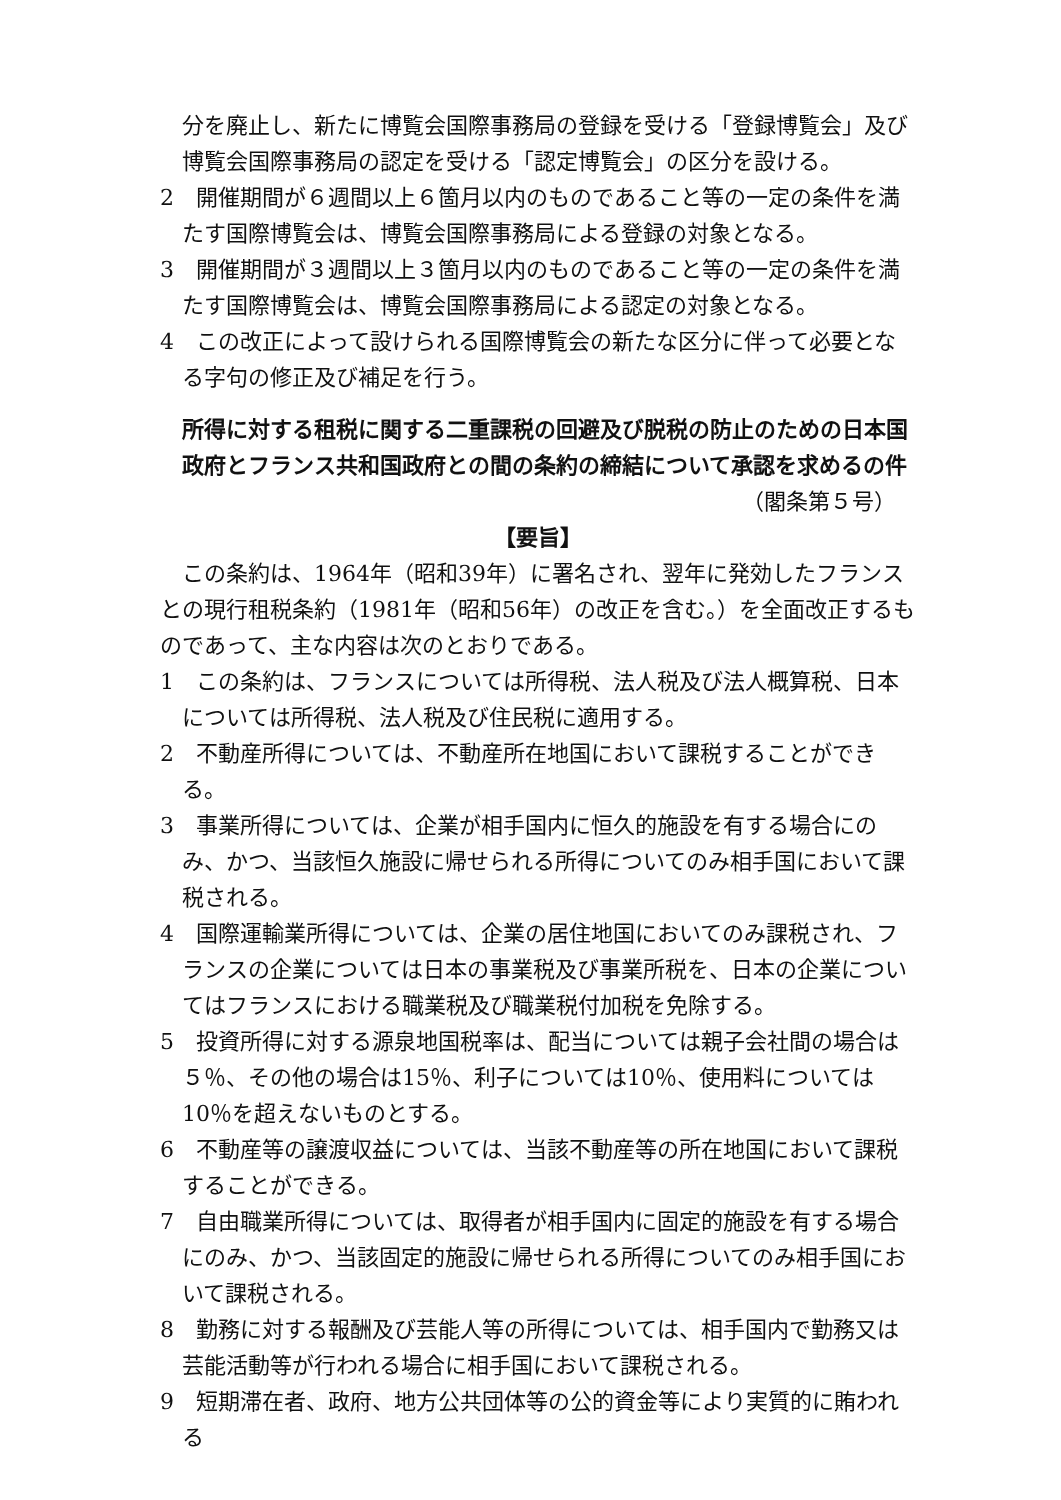分を廃止し、新たに博覧会国際事務局の登録を受ける「登録博覧会」及び博覧会国際事務局の認定を受ける「認定博覧会」の区分を設ける。
2　開催期間が６週間以上６箇月以内のものであること等の一定の条件を満たす国際博覧会は、博覧会国際事務局による登録の対象となる。
3　開催期間が３週間以上３箇月以内のものであること等の一定の条件を満たす国際博覧会は、博覧会国際事務局による認定の対象となる。
4　この改正によって設けられる国際博覧会の新たな区分に伴って必要となる字句の修正及び補足を行う。
所得に対する租税に関する二重課税の回避及び脱税の防止のための日本国政府とフランス共和国政府との間の条約の締結について承認を求めるの件
（閣条第５号）
【要旨】
この条約は、1964年（昭和39年）に署名され、翌年に発効したフランスとの現行租税条約（1981年（昭和56年）の改正を含む。）を全面改正するものであって、主な内容は次のとおりである。
1　この条約は、フランスについては所得税、法人税及び法人概算税、日本については所得税、法人税及び住民税に適用する。
2　不動産所得については、不動産所在地国において課税することができる。
3　事業所得については、企業が相手国内に恒久的施設を有する場合にのみ、かつ、当該恒久施設に帰せられる所得についてのみ相手国において課税される。
4　国際運輸業所得については、企業の居住地国においてのみ課税され、フランスの企業については日本の事業税及び事業所税を、日本の企業についてはフランスにおける職業税及び職業税付加税を免除する。
5　投資所得に対する源泉地国税率は、配当については親子会社間の場合は５％、その他の場合は15％、利子については10％、使用料については10％を超えないものとする。
6　不動産等の譲渡収益については、当該不動産等の所在地国において課税することができる。
7　自由職業所得については、取得者が相手国内に固定的施設を有する場合にのみ、かつ、当該固定的施設に帰せられる所得についてのみ相手国において課税される。
8　勤務に対する報酬及び芸能人等の所得については、相手国内で勤務又は芸能活動等が行われる場合に相手国において課税される。
9　短期滞在者、政府、地方公共団体等の公的資金等により実質的に賄われる